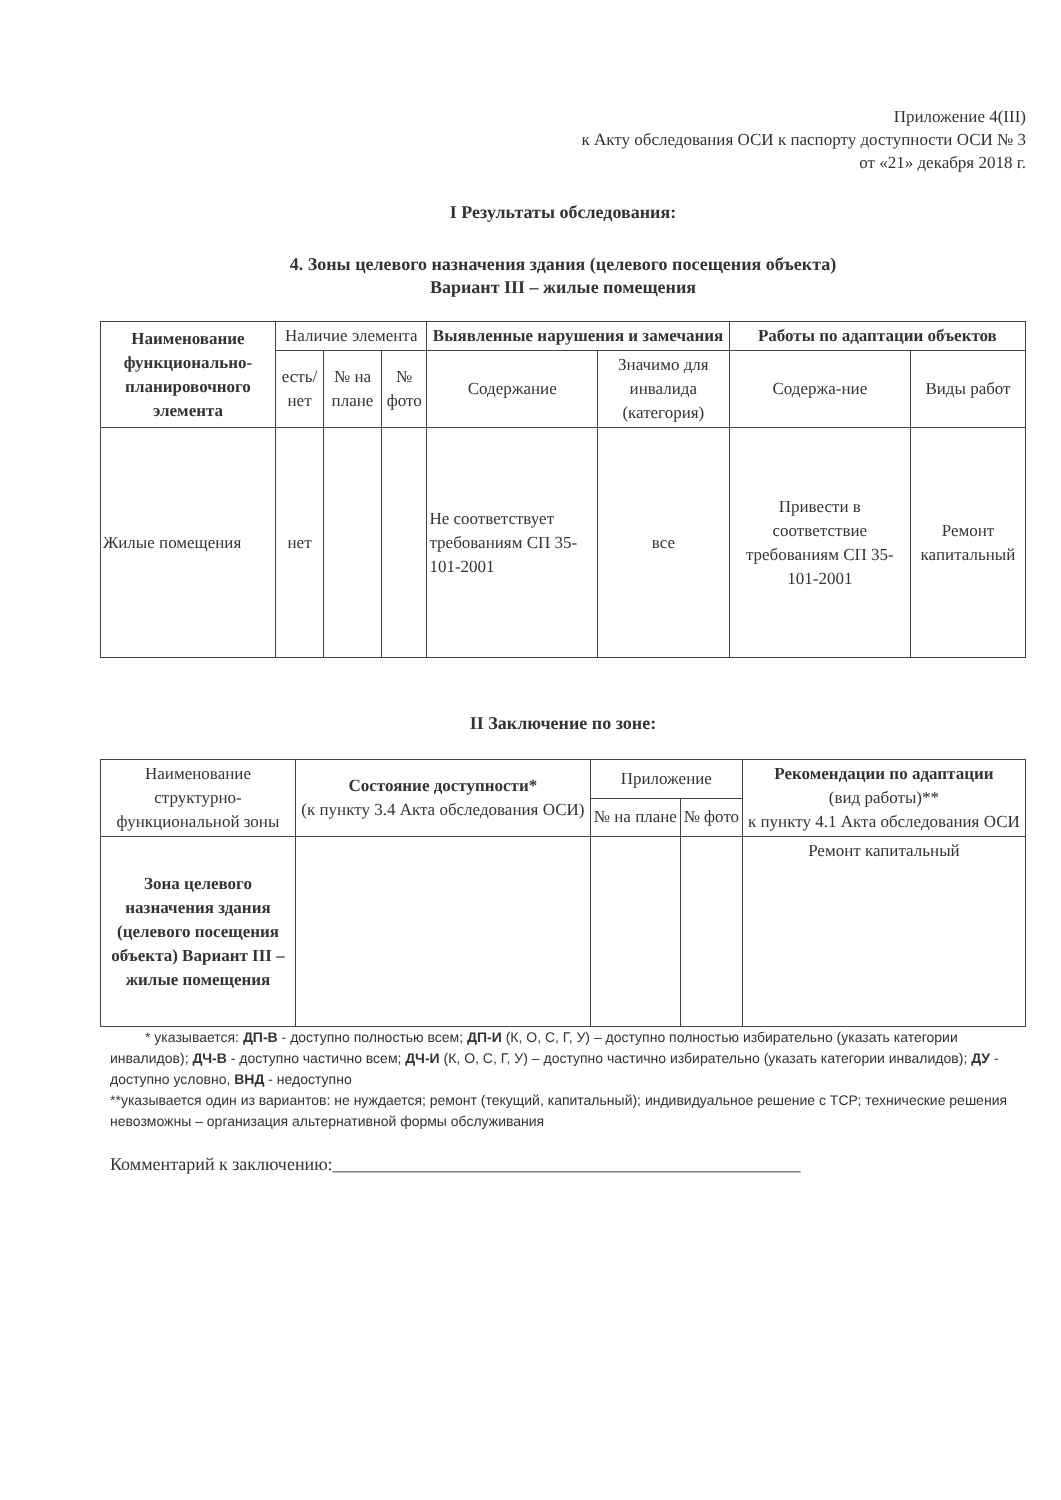Приложение 4(III)
к Акту обследования ОСИ к паспорту доступности ОСИ № 3
от «21» декабря 2018 г.
I Результаты обследования:
4. Зоны целевого назначения здания (целевого посещения объекта)
Вариант III – жилые помещения
| Наименование функционально-планировочного элемента | Наличие элемента | | | Выявленные нарушения и замечания | | Работы по адаптации объектов | |
| --- | --- | --- | --- | --- | --- | --- | --- |
| | есть/ нет | № на плане | № фото | Содержание | Значимо для инвалида (категория) | Содержа-ние | Виды работ |
| Жилые помещения | нет | | | Не соответствует требованиям СП 35-101-2001 | все | Привести в соответствие требованиям СП 35-101-2001 | Ремонт капитальный |
II Заключение по зоне:
| Наименование структурно-функциональной зоны | Состояние доступности* (к пункту 3.4 Акта обследования ОСИ) | Приложение | | Рекомендации по адаптации (вид работы)** к пункту 4.1 Акта обследования ОСИ |
| --- | --- | --- | --- | --- |
| | | № на плане | № фото | |
| Зона целевого назначения здания (целевого посещения объекта) Вариант III – жилые помещения | | | | Ремонт капитальный |
* указывается: ДП-В - доступно полностью всем; ДП-И (К, О, С, Г, У) – доступно полностью избирательно (указать категории инвалидов); ДЧ-В - доступно частично всем; ДЧ-И (К, О, С, Г, У) – доступно частично избирательно (указать категории инвалидов); ДУ - доступно условно, ВНД - недоступно
**указывается один из вариантов: не нуждается; ремонт (текущий, капитальный); индивидуальное решение с ТСР; технические решения невозможны – организация альтернативной формы обслуживания
Комментарий к заключению:____________________________________________________